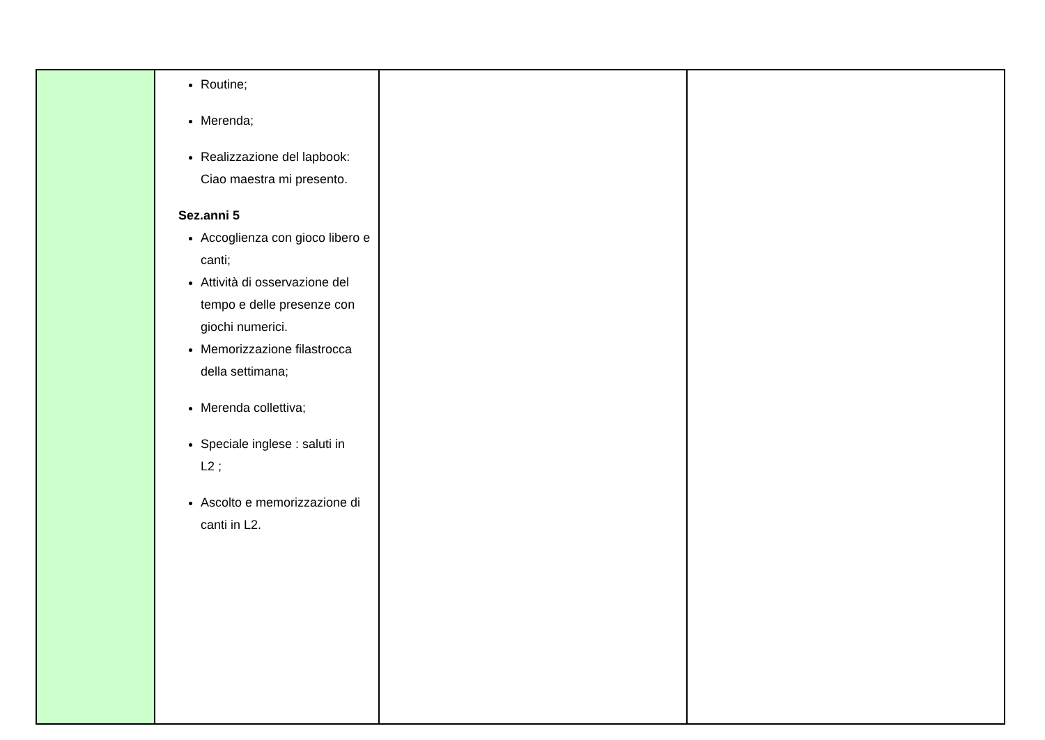| | Routine; Merenda; Realizzazione del lapbook: Ciao maestra mi presento. Sez.anni 5 Accoglienza con gioco libero e canti; Attività di osservazione del tempo e delle presenze con giochi numerici. Memorizzazione filastrocca della settimana; Merenda collettiva; Speciale inglese : saluti in L2 ; Ascolto e memorizzazione di canti in L2. | | |